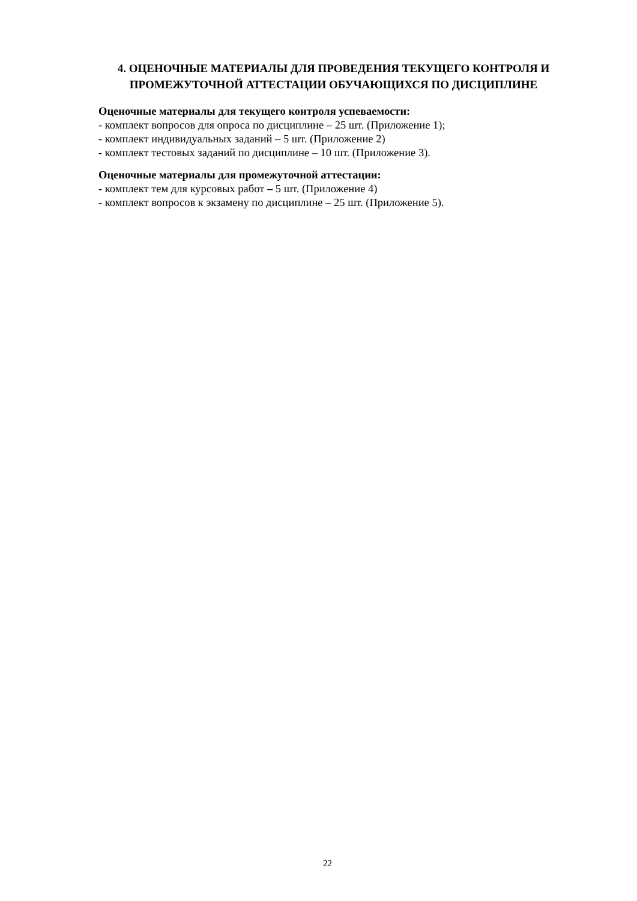4. ОЦЕНОЧНЫЕ МАТЕРИАЛЫ ДЛЯ ПРОВЕДЕНИЯ ТЕКУЩЕГО КОНТРОЛЯ И ПРОМЕЖУТОЧНОЙ АТТЕСТАЦИИ ОБУЧАЮЩИХСЯ ПО ДИСЦИПЛИНЕ
Оценочные материалы для текущего контроля успеваемости:
- комплект вопросов для опроса по дисциплине – 25 шт. (Приложение 1);
- комплект индивидуальных заданий – 5 шт. (Приложение 2)
- комплект тестовых заданий по дисциплине – 10 шт. (Приложение 3).
Оценочные материалы для промежуточной аттестации:
- комплект тем для курсовых работ – 5 шт. (Приложение 4)
- комплект вопросов к экзамену по дисциплине – 25 шт. (Приложение 5).
22